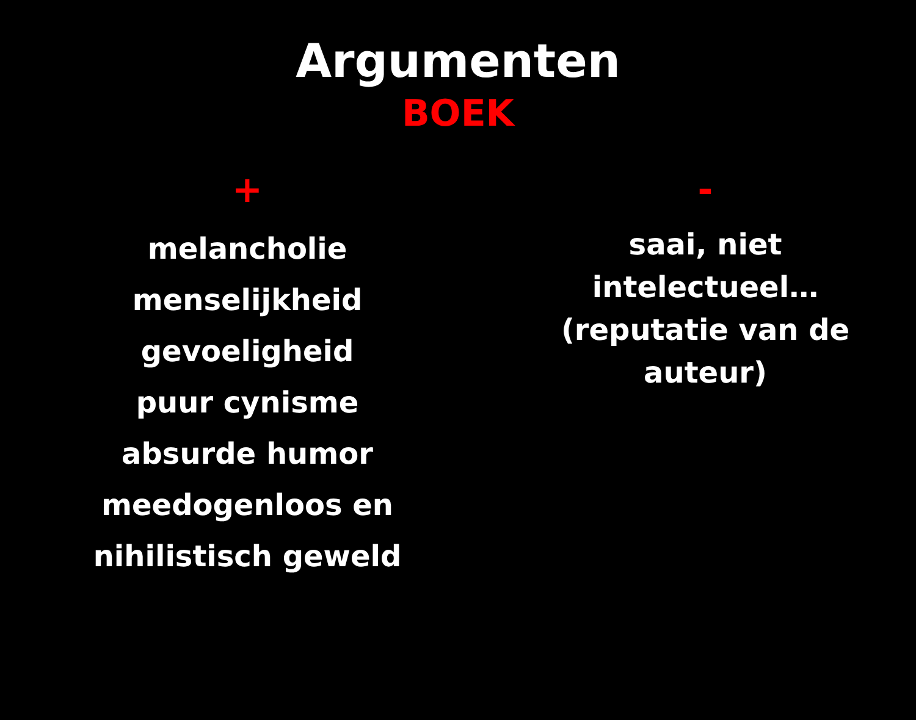Argumenten
BOEK
+
melancholie
menselijkheid
gevoeligheid
puur cynisme
absurde humor
meedogenloos en
nihilistisch geweld
-
saai, niet intelectueel…
(reputatie van de auteur)